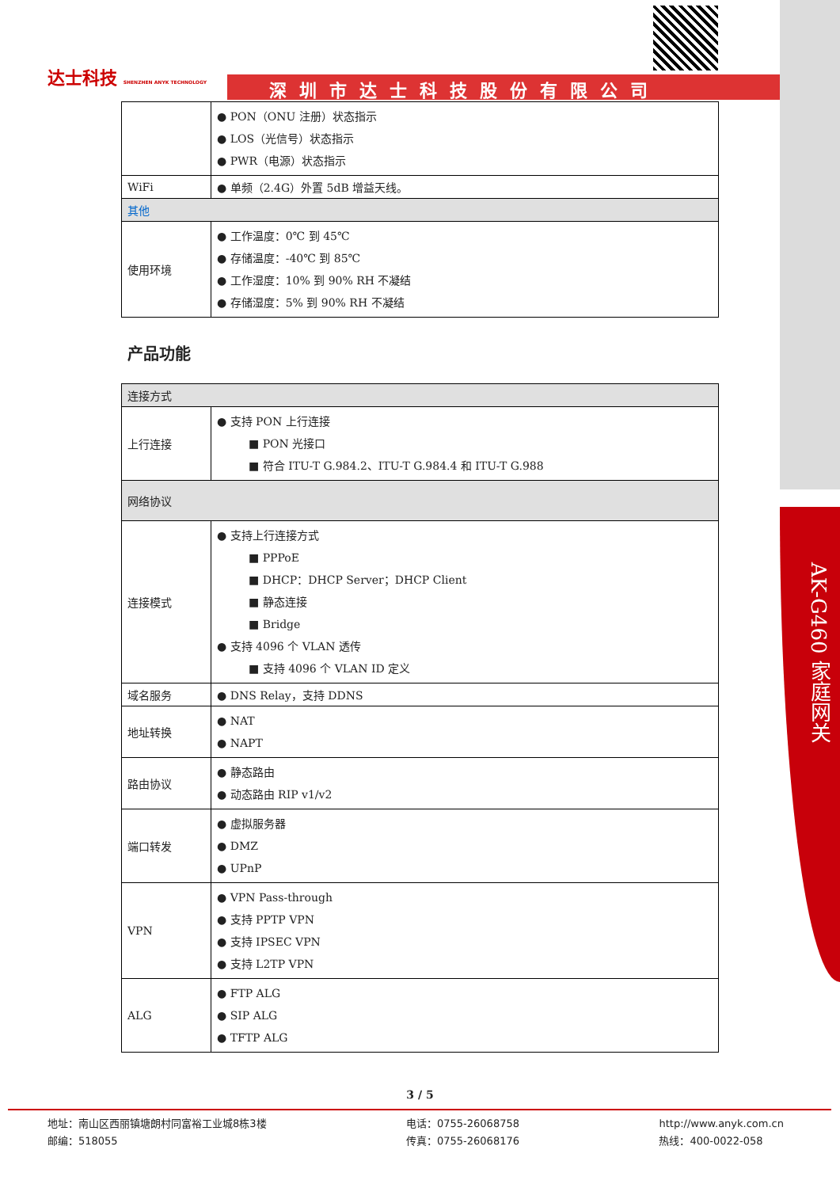AK-G460 家庭网关
达士科技 SHENZHEN ANYK TECHNOLOGY
深圳市达士科技股份有限公司
| | ● PON（ONU 注册）状态指示 ● LOS（光信号）状态指示 ● PWR（电源）状态指示 |
| WiFi | ● 单频（2.4G）外置 5dB 增益天线。 |
| 其他 | |
| 使用环境 | ● 工作温度：0℃ 到 45℃ ● 存储温度：-40℃ 到 85℃ ● 工作湿度：10% 到 90% RH 不凝结 ● 存储湿度：5% 到 90% RH 不凝结 |
产品功能
| 连接方式 | |
| 上行连接 | ● 支持 PON 上行连接 ■ PON 光接口 ■ 符合 ITU-T G.984.2、ITU-T G.984.4 和 ITU-T G.988 |
| 网络协议 | |
| 连接模式 | ● 支持上行连接方式 ■ PPPoE ■ DHCP：DHCP Server；DHCP Client ■ 静态连接 ■ Bridge ● 支持 4096 个 VLAN 透传 ■ 支持 4096 个 VLAN ID 定义 |
| 域名服务 | ● DNS Relay，支持 DDNS |
| 地址转换 | ● NAT ● NAPT |
| 路由协议 | ● 静态路由 ● 动态路由 RIP v1/v2 |
| 端口转发 | ● 虚拟服务器 ● DMZ ● UPnP |
| VPN | ● VPN Pass-through ● 支持 PPTP VPN ● 支持 IPSEC VPN ● 支持 L2TP VPN |
| ALG | ● FTP ALG ● SIP ALG ● TFTP ALG |
3 / 5
地址：南山区西丽镇塘朗村同富裕工业城8栋3楼
邮编：518055
电话：0755-26068758
传真：0755-26068176
http://www.anyk.com.cn
热线：400-0022-058